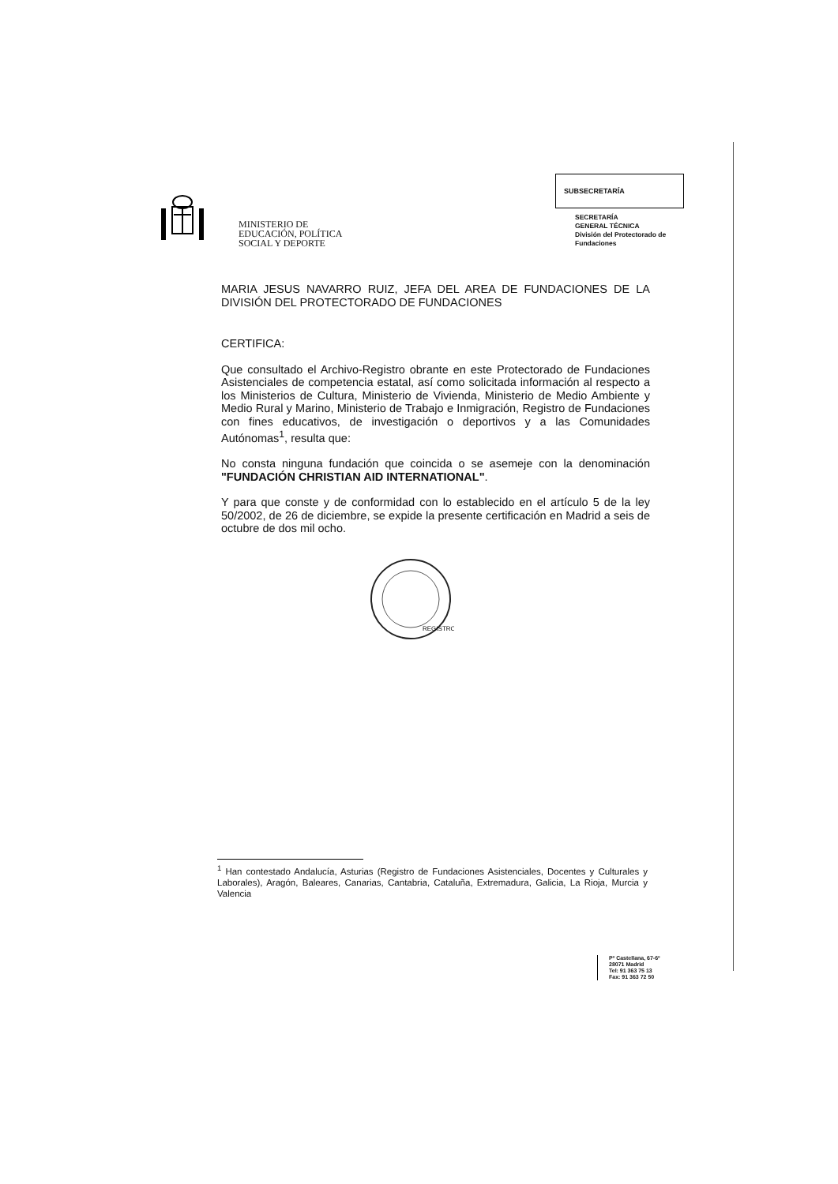MINISTERIO DE
EDUCACIÓN, POLÍTICA
SOCIAL Y DEPORTE
SUBSECRETARÍA
SECRETARÍA
GENERAL TÉCNICA
División del Protectorado de
Fundaciones
MARIA JESUS NAVARRO RUIZ, JEFA DEL AREA DE FUNDACIONES DE LA DIVISIÓN DEL PROTECTORADO DE FUNDACIONES
CERTIFICA:
Que consultado el Archivo-Registro obrante en este Protectorado de Fundaciones Asistenciales de competencia estatal, así como solicitada información al respecto a los Ministerios de Cultura, Ministerio de Vivienda, Ministerio de Medio Ambiente y Medio Rural y Marino, Ministerio de Trabajo e Inmigración, Registro de Fundaciones con fines educativos, de investigación o deportivos y a las Comunidades Autónomas<sup>1</sup>, resulta que:
No consta ninguna fundación que coincida o se asemeje con la denominación "FUNDACIÓN CHRISTIAN AID INTERNATIONAL".
Y para que conste y de conformidad con lo establecido en el artículo 5 de la ley 50/2002, de 26 de diciembre, se expide la presente certificación en Madrid a seis de octubre de dos mil ocho.
REGISTRO
<sup>1</sup> Han contestado Andalucía, Asturias (Registro de Fundaciones Asistenciales, Docentes y Culturales y Laborales), Aragón, Baleares, Canarias, Cantabria, Cataluña, Extremadura, Galicia, La Rioja, Murcia y Valencia
Pº Castellana, 67-6º
28071 Madrid
Tel: 91 363 75 13
Fax: 91 363 72 50